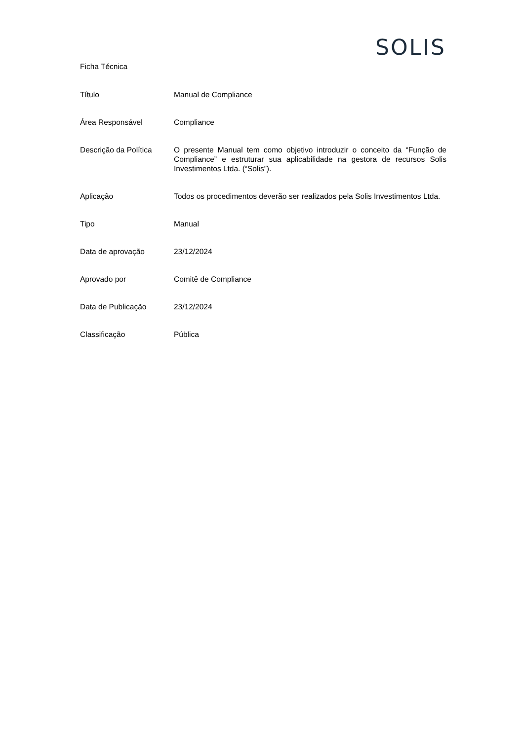SOLIS
Ficha Técnica
| Título | Manual de Compliance |
| Área Responsável | Compliance |
| Descrição da Política | O presente Manual tem como objetivo introduzir o conceito da “Função de Compliance” e estruturar sua aplicabilidade na gestora de recursos Solis Investimentos Ltda. (“Solis”). |
| Aplicação | Todos os procedimentos deverão ser realizados pela Solis Investimentos Ltda. |
| Tipo | Manual |
| Data de aprovação | 23/12/2024 |
| Aprovado por | Comitê de Compliance |
| Data de Publicação | 23/12/2024 |
| Classificação | Pública |